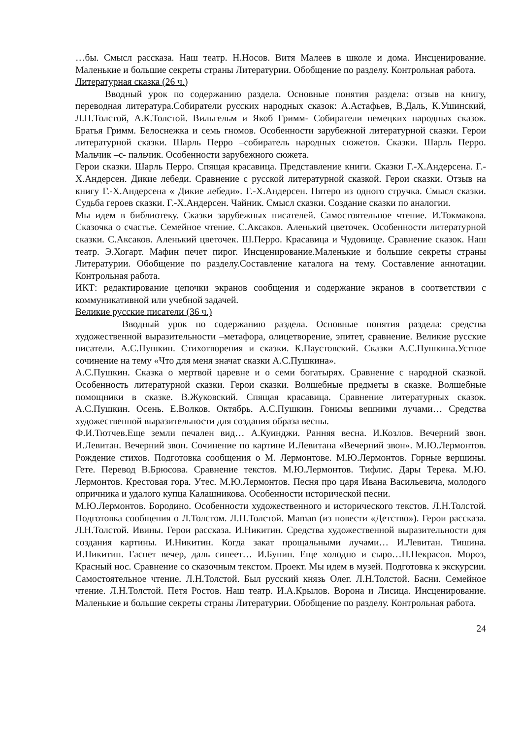…бы. Смысл рассказа. Наш театр. Н.Носов. Витя Малеев в школе и дома. Инсценирование. Маленькие и большие секреты страны Литературии. Обобщение по разделу. Контрольная работа.
Литературная сказка (26 ч.)
Вводный урок по содержанию раздела. Основные понятия раздела: отзыв на книгу, переводная литература.Собиратели русских народных сказок: А.Астафьев, В.Даль, К.Ушинский, Л.Н.Толстой, А.К.Толстой. Вильгельм и Якоб Гримм- Собиратели немецких народных сказок. Братья Гримм. Белоснежка и семь гномов. Особенности зарубежной литературной сказки. Герои литературной сказки. Шарль Перро –собиратель народных сюжетов. Сказки. Шарль Перро. Мальчик –с- пальчик. Особенности зарубежного сюжета.
Герои сказки. Шарль Перро. Спящая красавица. Представление книги. Сказки Г.-Х.Андерсена. Г.-Х.Андерсен. Дикие лебеди. Сравнение с русской литературной сказкой. Герои сказки. Отзыв на книгу Г.-Х.Андерсена « Дикие лебеди». Г.-Х.Андерсен. Пятеро из одного стручка. Смысл сказки. Судьба героев сказки. Г.-Х.Андерсен. Чайник. Смысл сказки. Создание сказки по аналогии.
Мы идем в библиотеку. Сказки зарубежных писателей. Самостоятельное чтение. И.Токмакова. Сказочка о счастье. Семейное чтение. С.Аксаков. Аленький цветочек. Особенности литературной сказки. С.Аксаков. Аленький цветочек. Ш.Перро. Красавица и Чудовище. Сравнение сказок. Наш театр. Э.Хогарт. Мафин печет пирог. Инсценирование.Маленькие и большие секреты страны Литературии. Обобщение по разделу.Составление каталога на тему. Составление аннотации. Контрольная работа.
ИКТ: редактирование цепочки экранов сообщения и содержание экранов в соответствии с коммуникативной или учебной задачей.
Великие русские писатели (36 ч.)
Вводный урок по содержанию раздела. Основные понятия раздела: средства художественной выразительности –метафора, олицетворение, эпитет, сравнение. Великие русские писатели. А.С.Пушкин. Стихотворения и сказки. К.Паустовский. Сказки А.С.Пушкина.Устное сочинение на тему «Что для меня значат сказки А.С.Пушкина».
А.С.Пушкин. Сказка о мертвой царевне и о семи богатырях. Сравнение с народной сказкой. Особенность литературной сказки. Герои сказки. Волшебные предметы в сказке. Волшебные помощники в сказке. В.Жуковский. Спящая красавица. Сравнение литературных сказок. А.С.Пушкин. Осень. Е.Волков. Октябрь. А.С.Пушкин. Гонимы вешними лучами… Средства художественной выразительности для создания образа весны.
Ф.И.Тютчев.Еще земли печален вид… А.Куинджи. Ранняя весна. И.Козлов. Вечерний звон. И.Левитан. Вечерний звон. Сочинение по картине И.Левитана «Вечерний звон». М.Ю.Лермонтов. Рождение стихов. Подготовка сообщения о М. Лермонтове. М.Ю.Лермонтов. Горные вершины. Гете. Перевод В.Брюсова. Сравнение текстов. М.Ю.Лермонтов. Тифлис. Дары Терека. М.Ю. Лермонтов. Крестовая гора. Утес. М.Ю.Лермонтов. Песня про царя Ивана Васильевича, молодого опричника и удалого купца Калашникова. Особенности исторической песни.
М.Ю.Лермонтов. Бородино. Особенности художественного и исторического текстов. Л.Н.Толстой. Подготовка сообщения о Л.Толстом. Л.Н.Толстой. Maman (из повести «Детство»). Герои рассказа. Л.Н.Толстой. Ивины. Герои рассказа. И.Никитин. Средства художественной выразительности для создания картины. И.Никитин. Когда закат прощальными лучами… И.Левитан. Тишина. И.Никитин. Гаснет вечер, даль синеет… И.Бунин. Еще холодно и сыро…Н.Некрасов. Мороз, Красный нос. Сравнение со сказочным текстом. Проект. Мы идем в музей. Подготовка к экскурсии. Самостоятельное чтение. Л.Н.Толстой. Был русский князь Олег. Л.Н.Толстой. Басни. Семейное чтение. Л.Н.Толстой. Петя Ростов. Наш театр. И.А.Крылов. Ворона и Лисица. Инсценирование. Маленькие и большие секреты страны Литературии. Обобщение по разделу. Контрольная работа.
24